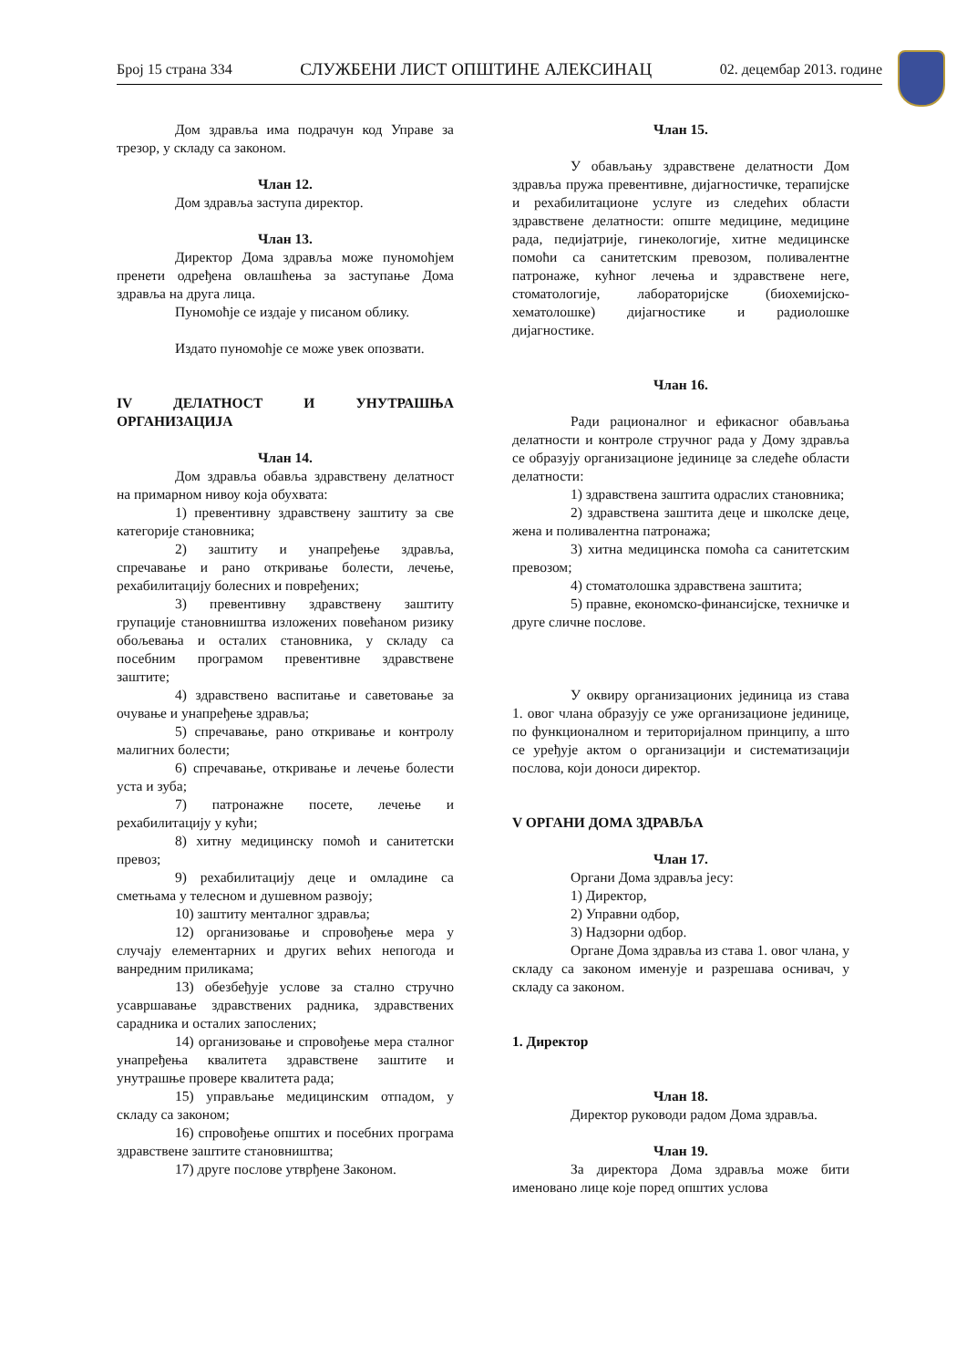Број 15 страна 334 СЛУЖБЕНИ ЛИСТ ОПШТИНЕ АЛЕКСИНАЦ 02. децембар 2013. године
Дом здравља има подрачун код Управе за трезор, у складу са законом.
Члан 12.
Дом здравља заступа директор.
Члан 13.
Директор Дома здравља може пуномоћјем пренети одређена овлашћења за заступање Дома здравља на друга лица.
Пуномоћје се издаје у писаном облику.
Издато пуномоћје се може увек опозвати.
IV ДЕЛАТНОСТ И УНУТРАШЊА ОРГАНИЗАЦИЈА
Члан 14.
Дом здравља обавља здравствену делатност на примарном нивоу која обухвата:
1) превентивну здравствену заштиту за све категорије становника;
2) заштиту и унапређење здравља, спречавање и рано откривање болести, лечење, рехабилитацију болесних и повређених;
3) превентивну здравствену заштиту групације становништва изложених повећаном ризику обољевања и осталих становника, у складу са посебним програмом превентивне здравствене заштите;
4) здравствено васпитање и саветовање за очување и унапређење здравља;
5) спречавање, рано откривање и контролу малигних болести;
6) спречавање, откривање и лечење болести уста и зуба;
7) патронажне посете, лечење и рехабилитацију у кући;
8) хитну медицинску помоћ и санитетски превоз;
9) рехабилитацију деце и омладине са сметњама у телесном и душевном развоју;
10) заштиту менталног здравља;
12) организовање и спровођење мера у случају елементарних и других већих непогода и ванредним приликама;
13) обезбеђује услове за стално стручно усавршавање здравствених радника, здравствених сарадника и осталих запослених;
14) организовање и спровођење мера сталног унапређења квалитета здравствене заштите и унутрашње провере квалитета рада;
15) управљање медицинским отпадом, у складу са законом;
16) спровођење општих и посебних програма здравствене заштите становништва;
17) друге послове утврђене Законом.
Члан 15.
У обављању здравствене делатности Дом здравља пружа превентивне, дијагностичке, терапијске и рехабилитационе услуге из следећих области здравствене делатности: опште медицине, медицине рада, педијатрије, гинекологије, хитне медицинске помоћи са санитетским превозом, поливалентне патронаже, кућног лечења и здравствене неге, стоматологије, лабораторијске (биохемијско-хематолошке) дијагностике и радиолошке дијагностике.
Члан 16.
Ради рационалног и ефикасног обављања делатности и контроле стручног рада у Дому здравља се образују организационе јединице за следеће области делатности:
1) здравствена заштита одраслих становника;
2) здравствена заштита деце и школске деце, жена и поливалентна патронажа;
3) хитна медицинска помоћа са санитетским превозом;
4) стоматолошка здравствена заштита;
5) правне, економско-финансијске, техничке и друге сличне послове.
У оквиру организационих јединица из става 1. овог члана образују се уже организационе јединице, по функционалном и територијалном принципу, а што се уређује актом о организацији и систематизацији послова, који доноси директор.
V ОРГАНИ ДОМА ЗДРАВЉА
Члан 17.
Органи Дома здравља јесу:
1) Директор,
2) Управни одбор,
3) Надзорни одбор.
Органе Дома здравља из става 1. овог члана, у складу са законом именује и разрешава оснивач, у складу са законом.
1. Директор
Члан 18.
Директор руководи радом Дома здравља.
Члан 19.
За директора Дома здравља може бити именовано лице које поред општих услова